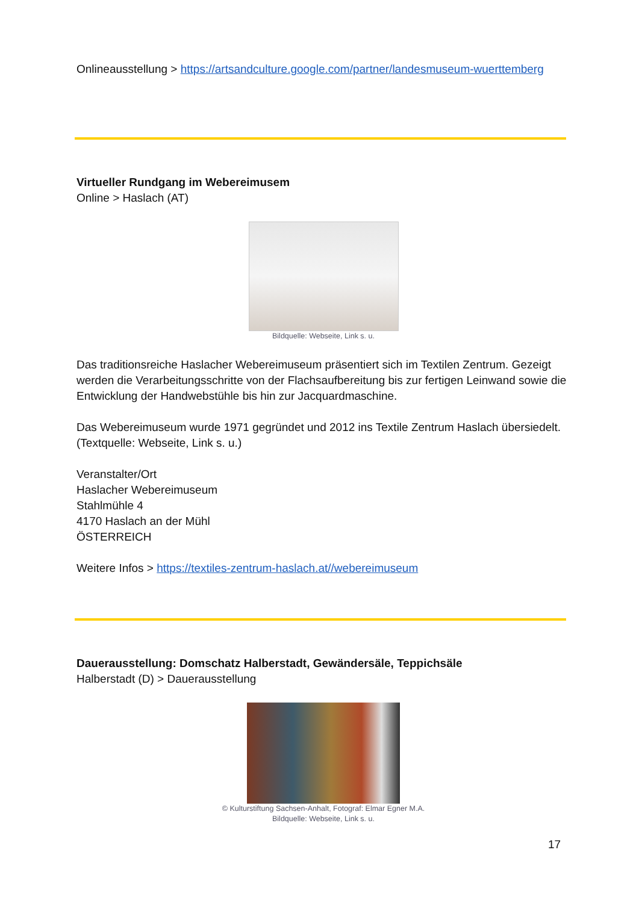Onlineausstellung > https://artsandculture.google.com/partner/landesmuseum-wuerttemberg
Virtueller Rundgang im Webereimusem
Online > Haslach (AT)
Bildquelle: Webseite, Link s. u.
Das traditionsreiche Haslacher Webereimuseum präsentiert sich im Textilen Zentrum. Gezeigt werden die Verarbeitungsschritte von der Flachsaufbereitung bis zur fertigen Leinwand sowie die Entwicklung der Handwebstühle bis hin zur Jacquardmaschine.
Das Webereimuseum wurde 1971 gegründet und 2012 ins Textile Zentrum Haslach übersiedelt. (Textquelle: Webseite, Link s. u.)
Veranstalter/Ort
Haslacher Webereimuseum
Stahlmühle 4
4170 Haslach an der Mühl
ÖSTERREICH
Weitere Infos > https://textiles-zentrum-haslach.at//webereimuseum
Dauerausstellung: Domschatz Halberstadt, Gewändersäle, Teppichsäle
Halberstadt (D) > Dauerausstellung
© Kulturstiftung Sachsen-Anhalt, Fotograf: Elmar Egner M.A.
Bildquelle: Webseite, Link s. u.
17